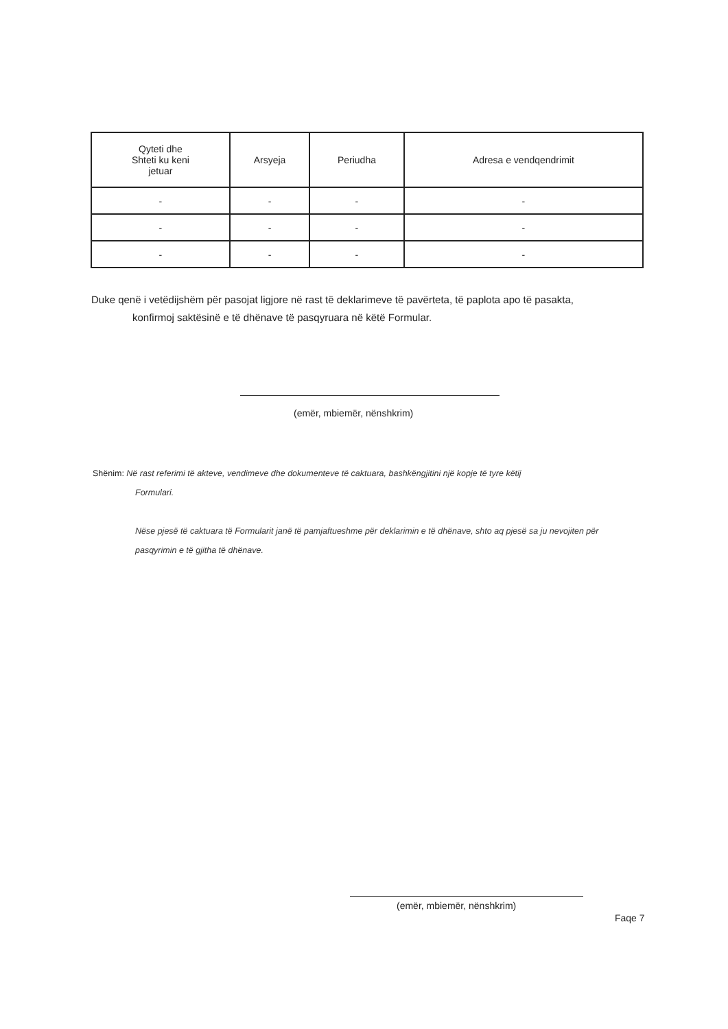| Qyteti dhe Shteti ku keni jetuar | Arsyeja | Periudha | Adresa e vendqendrimit |
| --- | --- | --- | --- |
| - | - | - | - |
| - | - | - | - |
| - | - | - | - |
Duke qenë i vetëdijshëm për pasojat ligjore në rast të deklarimeve të pavërteta, të paplota apo të pasakta,
konfirmoj saktësinë e të dhënave të pasqyruara në këtë Formular.
(emër, mbiemër, nënshkrim)
Shënim: Në rast referimi të akteve, vendimeve dhe dokumenteve të caktuara, bashkëngjitini një kopje të tyre këtij
Formulari.
Nëse pjesë të caktuara të Formularit janë të pamjaftueshme për deklarimin e të dhënave, shto aq pjesë sa ju nevojiten për pasqyrimin e të gjitha të dhënave.
(emër, mbiemër, nënshkrim)
Faqe 7